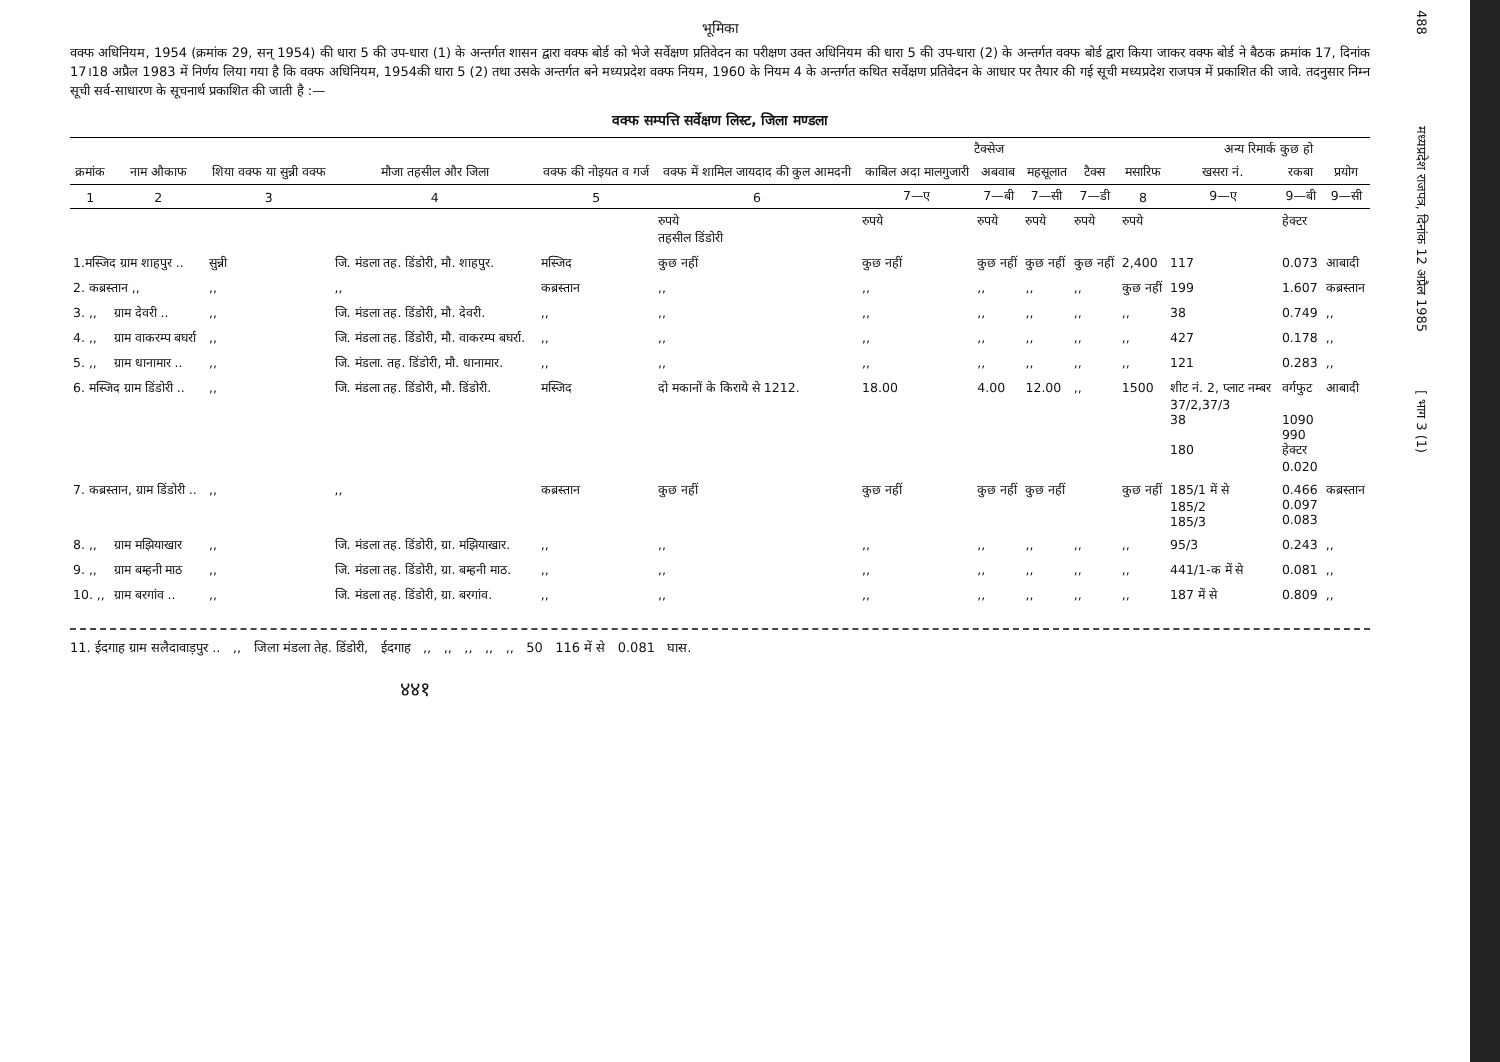488 मध्यप्रदेश राजपत्र, दिनांक 12 अप्रैल 1985 [ भाग 3 (1)
भूमिका
वक्फ अधिनियम, 1954 (क्रमांक 29, सन् 1954) की धारा 5 की उप-धारा (1) के अन्तर्गत शासन द्वारा वक्फ बोर्ड को भेजे सर्वेक्षण प्रतिवेदन का परीक्षण उक्त अधिनियम की धारा 5 की उप-धारा (2) के अन्तर्गत वक्फ बोर्ड द्वारा किया जाकर वक्फ बोर्ड ने बैठक क्रमांक 17, दिनांक 17।18 अप्रैल 1983 में निर्णय लिया गया है कि वक्फ अधिनियम, 1954की धारा 5 (2) तथा उसके अन्तर्गत बने मध्यप्रदेश वक्फ नियम, 1960 के नियम 4 के अन्तर्गत कथित सर्वेक्षण प्रतिवेदन के आधार पर तैयार की गई सूची मध्यप्रदेश राजपत्र में प्रकाशित की जावे. तदनुसार निम्न सूची सर्व-साधारण के सूचनार्थ प्रकाशित की जाती है :—
वक्फ सम्पत्ति सर्वेक्षण लिस्ट, जिला मण्डला
| क्रमांक | नाम औकाफ | शिया वक्फ या सुन्नी वक्फ | मौजा तहसील और जिला | वक्फ की नोइयत व गर्ज | वक्फ में शामिल जायदाद की कुल आमदनी | टैक्सेज | | | | मसारिफ | अन्य रिमार्क कुछ हो | | |
| --- | --- | --- | --- | --- | --- | --- | --- | --- | --- | --- | --- | --- | --- |
| | | | | | | काबिल अदा मालगुजारी | अबवाब | महसूलात | टैक्स | | खसरा नं. | रकबा | प्रयोग |
| 1 | 2 | 3 | 4 | 5 | 6 | 7—ए | 7—बी | 7—सी | 7—डी | 8 | 9—ए | 9—बी | 9—सी |
| | | | | | रुपये तहसील डिंडोरी | रुपये | रुपये | रुपये | रुपये | रुपये | | हेक्टर | |
| 1.मस्जिद ग्राम शाहपुर .. | | सुन्नी | जि. मंडला तह. डिंडोरी, मौ. शाहपुर. | मस्जिद | कुछ नहीं | कुछ नहीं | कुछ नहीं | कुछ नहीं | कुछ नहीं | 2,400 | 117 | 0.073 | आबादी |
| 2. कब्रस्तान ,, | | ,, | ,, | कब्रस्तान | ,, | ,, | ,, | ,, | ,, | कुछ नहीं | 199 | 1.607 | कब्रस्तान |
| 3. ,, | ग्राम देवरी .. | ,, | जि. मंडला तह. डिंडोरी, मौ. देवरी. | ,, | ,, | ,, | ,, | ,, | ,, | ,, | 38 | 0.749 | ,, |
| 4. ,, | ग्राम वाकरम्प बघर्रा | ,, | जि. मंडला तह. डिंडोरी, मौ. वाकरम्प बघर्रा. | ,, | ,, | ,, | ,, | ,, | ,, | ,, | 427 | 0.178 | ,, |
| 5. ,, | ग्राम धानामार .. | ,, | जि. मंडला. तह. डिंडोरी, मौ. धानामार. | ,, | ,, | ,, | ,, | ,, | ,, | ,, | 121 | 0.283 | ,, |
| 6. मस्जिद ग्राम डिंडोरी .. | | ,, | जि. मंडला तह. डिंडोरी, मौ. डिंडोरी. | मस्जिद | दो मकानों के किराये से 1212. | 18.00 | 4.00 | 12.00 | ,, | 1500 | शीट नं. 2, प्लाट नम्बर 37/2,37/3 38 180 | वर्गफुट 1090 990 हेक्टर 0.020 | आबादी |
| 7. कब्रस्तान, ग्राम डिंडोरी .. | | ,, | ,, | कब्रस्तान | कुछ नहीं | कुछ नहीं | कुछ नहीं | कुछ नहीं | | कुछ नहीं | 185/1 में से 185/2 185/3 | 0.466 0.097 0.083 | कब्रस्तान |
| 8. ,, | ग्राम मझियाखार | ,, | जि. मंडला तह. डिंडोरी, ग्रा. मझियाखार. | ,, | ,, | ,, | ,, | ,, | ,, | ,, | 95/3 | 0.243 | ,, |
| 9. ,, | ग्राम बम्हनी माठ | ,, | जि. मंडला तह. डिंडोरी, ग्रा. बम्हनी माठ. | ,, | ,, | ,, | ,, | ,, | ,, | ,, | 441/1-क में से | 0.081 | ,, |
| 10. ,, | ग्राम बरगांव .. | ,, | जि. मंडला तह. डिंडोरी, ग्रा. बरगांव. | ,, | ,, | ,, | ,, | ,, | ,, | ,, | 187 में से | 0.809 | ,, |
11. ईदगाह ग्राम सलैदावाड़पुर .. ,, जिला मंडला तेह. डिंडोरी, ईदगाह ,, ,, ,, ,, ,, 50 116 में से 0.081 घास.
४४१